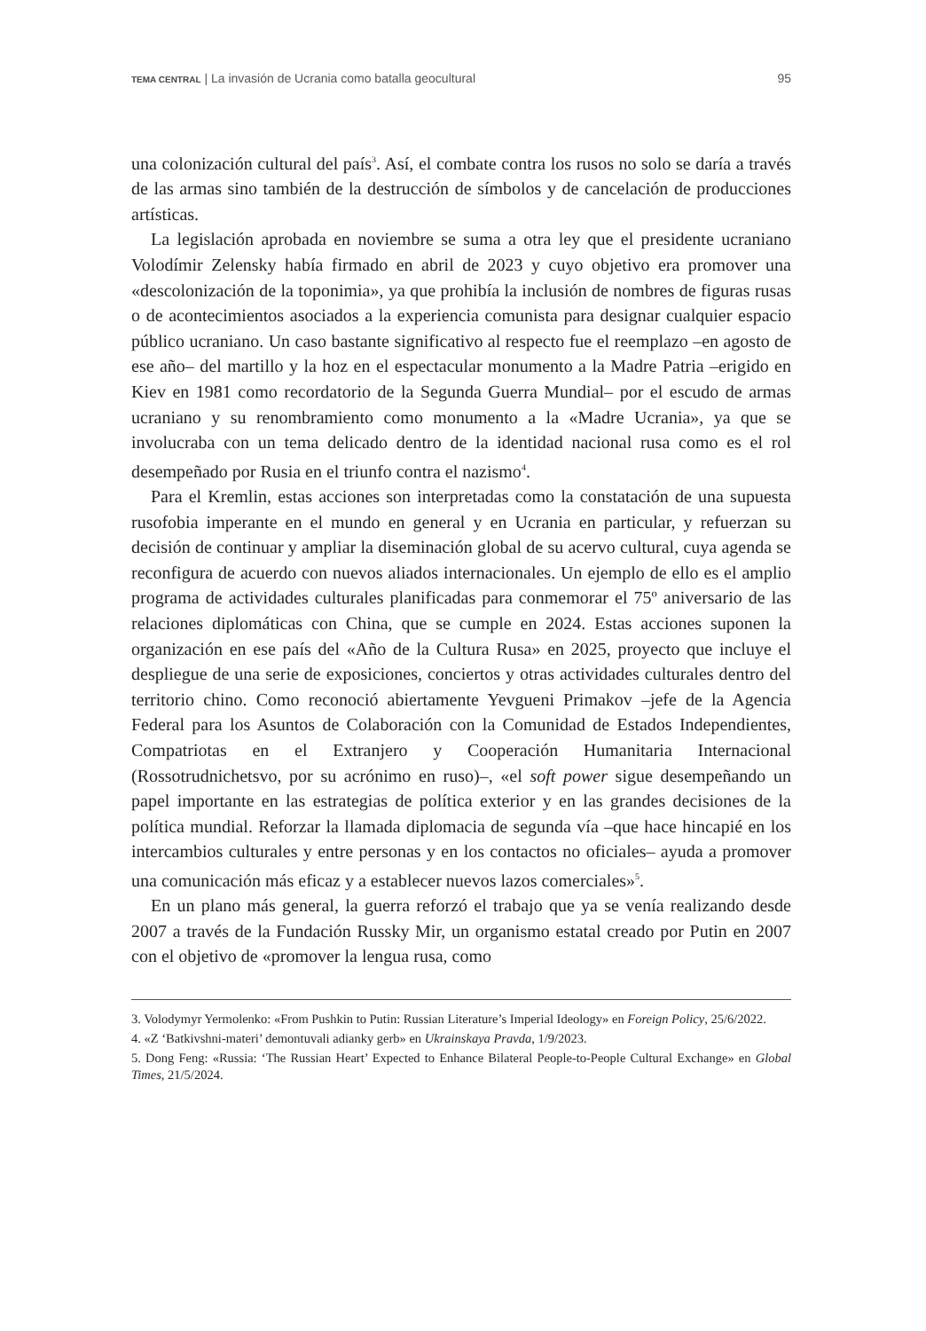TEMA CENTRAL | La invasión de Ucrania como batalla geocultural 95
una colonización cultural del país<sup>3</sup>. Así, el combate contra los rusos no solo se daría a través de las armas sino también de la destrucción de símbolos y de cancelación de producciones artísticas.
La legislación aprobada en noviembre se suma a otra ley que el presidente ucraniano Volodímir Zelensky había firmado en abril de 2023 y cuyo objetivo era promover una «descolonización de la toponimia», ya que prohibía la inclusión de nombres de figuras rusas o de acontecimientos asociados a la experiencia comunista para designar cualquier espacio público ucraniano. Un caso bastante significativo al respecto fue el reemplazo –en agosto de ese año– del martillo y la hoz en el espectacular monumento a la Madre Patria –erigido en Kiev en 1981 como recordatorio de la Segunda Guerra Mundial– por el escudo de armas ucraniano y su renombramiento como monumento a la «Madre Ucrania», ya que se involucraba con un tema delicado dentro de la identidad nacional rusa como es el rol desempeñado por Rusia en el triunfo contra el nazismo<sup>4</sup>.
Para el Kremlin, estas acciones son interpretadas como la constatación de una supuesta rusofobia imperante en el mundo en general y en Ucrania en particular, y refuerzan su decisión de continuar y ampliar la diseminación global de su acervo cultural, cuya agenda se reconfigura de acuerdo con nuevos aliados internacionales. Un ejemplo de ello es el amplio programa de actividades culturales planificadas para conmemorar el 75º aniversario de las relaciones diplomáticas con China, que se cumple en 2024. Estas acciones suponen la organización en ese país del «Año de la Cultura Rusa» en 2025, proyecto que incluye el despliegue de una serie de exposiciones, conciertos y otras actividades culturales dentro del territorio chino. Como reconoció abiertamente Yevgueni Primakov –jefe de la Agencia Federal para los Asuntos de Colaboración con la Comunidad de Estados Independientes, Compatriotas en el Extranjero y Cooperación Humanitaria Internacional (Rossotrudnichetsvo, por su acrónimo en ruso)–, «el soft power sigue desempeñando un papel importante en las estrategias de política exterior y en las grandes decisiones de la política mundial. Reforzar la llamada diplomacia de segunda vía –que hace hincapié en los intercambios culturales y entre personas y en los contactos no oficiales– ayuda a promover una comunicación más eficaz y a establecer nuevos lazos comerciales»<sup>5</sup>.
En un plano más general, la guerra reforzó el trabajo que ya se venía realizando desde 2007 a través de la Fundación Russky Mir, un organismo estatal creado por Putin en 2007 con el objetivo de «promover la lengua rusa, como
3. Volodymyr Yermolenko: «From Pushkin to Putin: Russian Literature’s Imperial Ideology» en Foreign Policy, 25/6/2022.
4. «Z ‘Batkivshni-materi’ demontuvali adianky gerb» en Ukrainskaya Pravda, 1/9/2023.
5. Dong Feng: «Russia: ‘The Russian Heart’ Expected to Enhance Bilateral People-to-People Cultural Exchange» en Global Times, 21/5/2024.